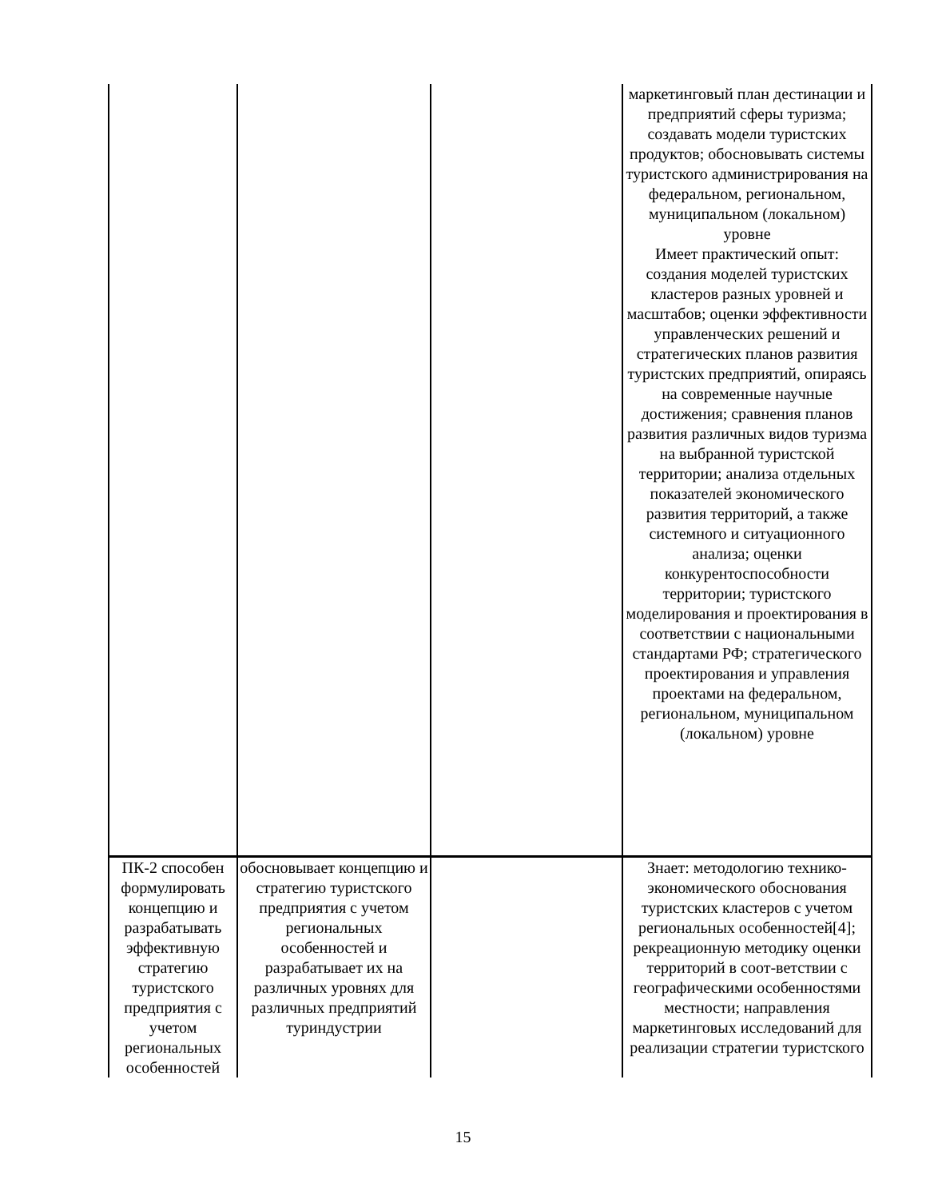| | | | маркетинговый план дестинации и предприятий сферы туризма; создавать модели туристских продуктов; обосновывать системы туристского администрирования на федеральном, региональном, муниципальном (локальном) уровне Имеет практический опыт: создания моделей туристских кластеров разных уровней и масштабов; оценки эффективности управленческих решений и стратегических планов развития туристских предприятий, опираясь на современные научные достижения; сравнения планов развития различных видов туризма на выбранной туристской территории; анализа отдельных показателей экономического развития территорий, а также системного и ситуационного анализа; оценки конкурентоспособности территории; туристского моделирования и проектирования в соответствии с национальными стандартами РФ; стратегического проектирования и управления проектами на федеральном, региональном, муниципальном (локальном) уровне |
| ПК-2 способен формулировать концепцию и разрабатывать эффективную стратегию туристского предприятия с учетом региональных особенностей | обосновывает концепцию и стратегию туристского предприятия с учетом региональных особенностей и разрабатывает их на различных уровнях для различных предприятий туриндустрии | | Знает: методологию технико-экономического обоснования туристских кластеров с учетом региональных особенностей[4]; рекреационную методику оценки территорий в соот-ветствии с географическими особенностями местности; направления маркетинговых исследований для реализации стратегии туристского |
15